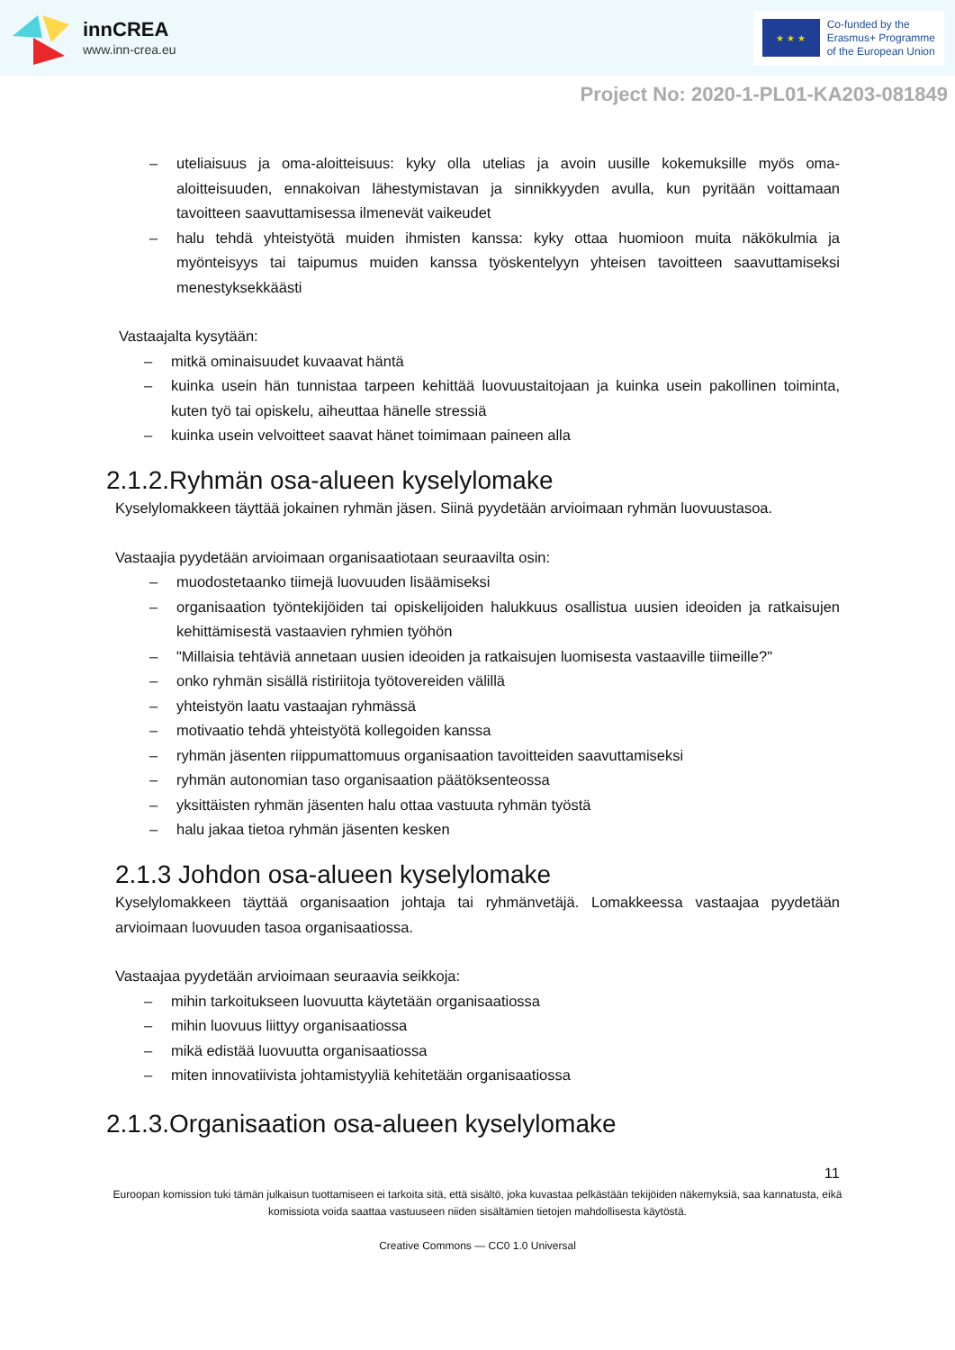innCREA
www.inn-crea.eu
★ ★ ★
Co-funded by the
Erasmus+ Programme
of the European Union
Project No: 2020-1-PL01-KA203-081849
– uteliaisuus ja oma-aloitteisuus: kyky olla utelias ja avoin uusille kokemuksille myös oma-aloitteisuuden, ennakoivan lähestymistavan ja sinnikkyyden avulla, kun pyritään voittamaan tavoitteen saavuttamisessa ilmenevät vaikeudet
– halu tehdä yhteistyötä muiden ihmisten kanssa: kyky ottaa huomioon muita näkökulmia ja myönteisyys tai taipumus muiden kanssa työskentelyyn yhteisen tavoitteen saavuttamiseksi menestyksekkäästi
Vastaajalta kysytään:
– mitkä ominaisuudet kuvaavat häntä
– kuinka usein hän tunnistaa tarpeen kehittää luovuustaitojaan ja kuinka usein pakollinen toiminta, kuten työ tai opiskelu, aiheuttaa hänelle stressiä
– kuinka usein velvoitteet saavat hänet toimimaan paineen alla
2.1.2.Ryhmän osa-alueen kyselylomake
Kyselylomakkeen täyttää jokainen ryhmän jäsen. Siinä pyydetään arvioimaan ryhmän luovuustasoa.
Vastaajia pyydetään arvioimaan organisaatiotaan seuraavilta osin:
– muodostetaanko tiimejä luovuuden lisäämiseksi
– organisaation työntekijöiden tai opiskelijoiden halukkuus osallistua uusien ideoiden ja ratkaisujen kehittämisestä vastaavien ryhmien työhön
– "Millaisia tehtäviä annetaan uusien ideoiden ja ratkaisujen luomisesta vastaaville tiimeille?"
– onko ryhmän sisällä ristiriitoja työtovereiden välillä
– yhteistyön laatu vastaajan ryhmässä
– motivaatio tehdä yhteistyötä kollegoiden kanssa
– ryhmän jäsenten riippumattomuus organisaation tavoitteiden saavuttamiseksi
– ryhmän autonomian taso organisaation päätöksenteossa
– yksittäisten ryhmän jäsenten halu ottaa vastuuta ryhmän työstä
– halu jakaa tietoa ryhmän jäsenten kesken
2.1.3 Johdon osa-alueen kyselylomake
Kyselylomakkeen täyttää organisaation johtaja tai ryhmänvetäjä. Lomakkeessa vastaajaa pyydetään arvioimaan luovuuden tasoa organisaatiossa.
Vastaajaa pyydetään arvioimaan seuraavia seikkoja:
– mihin tarkoitukseen luovuutta käytetään organisaatiossa
– mihin luovuus liittyy organisaatiossa
– mikä edistää luovuutta organisaatiossa
– miten innovatiivista johtamistyyliä kehitetään organisaatiossa
2.1.3.Organisaation osa-alueen kyselylomake
11
Euroopan komission tuki tämän julkaisun tuottamiseen ei tarkoita sitä, että sisältö, joka kuvastaa pelkästään tekijöiden näkemyksiä, saa kannatusta, eikä komissiota voida saattaa vastuuseen niiden sisältämien tietojen mahdollisesta käytöstä.
Creative Commons — CC0 1.0 Universal